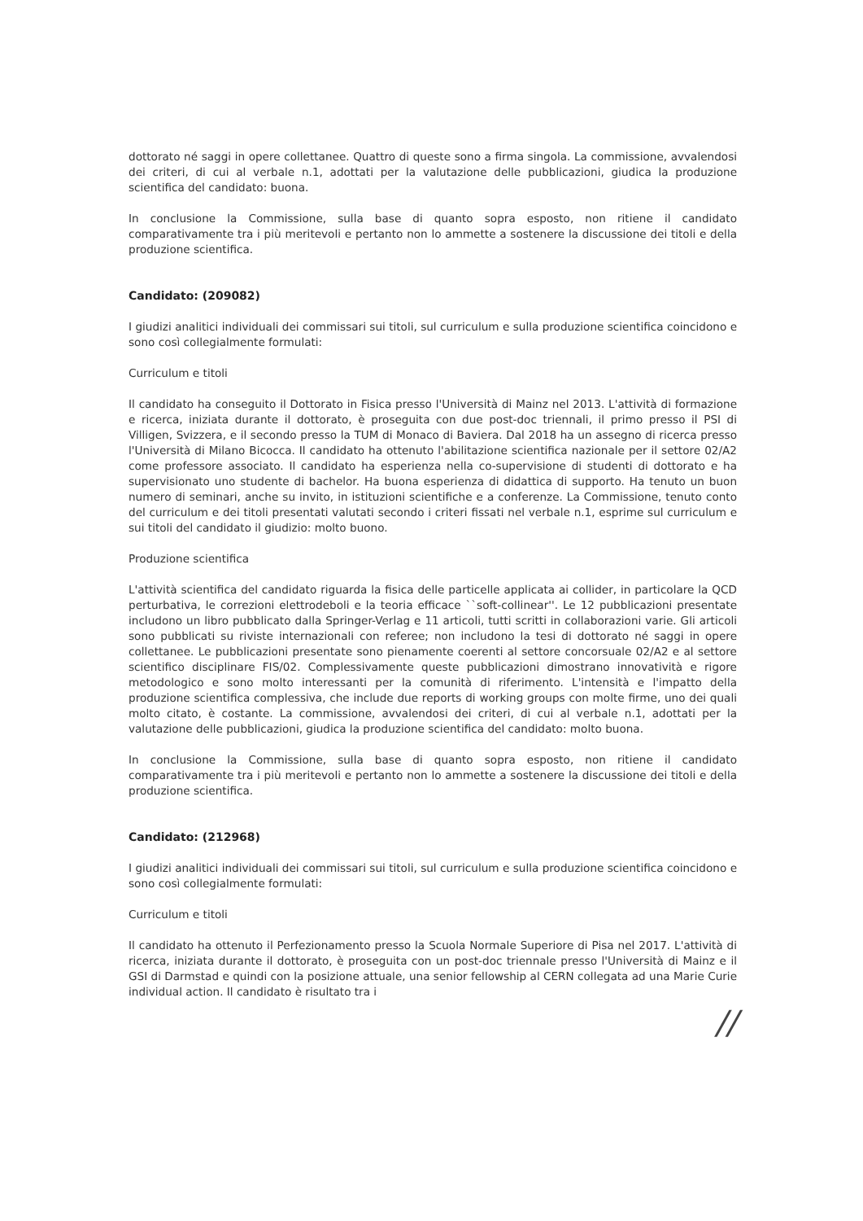dottorato né saggi in opere collettanee. Quattro di queste sono a firma singola. La commissione, avvalendosi dei criteri, di cui al verbale n.1, adottati per la valutazione delle pubblicazioni, giudica la produzione scientifica del candidato: buona.
In conclusione la Commissione, sulla base di quanto sopra esposto, non ritiene il candidato comparativamente tra i più meritevoli e pertanto non lo ammette a sostenere la discussione dei titoli e della produzione scientifica.
Candidato: (209082)
I giudizi analitici individuali dei commissari sui titoli, sul curriculum e sulla produzione scientifica coincidono e sono così collegialmente formulati:
Curriculum e titoli
Il candidato ha conseguito il Dottorato in Fisica presso l'Università di Mainz nel 2013. L'attività di formazione e ricerca, iniziata durante il dottorato, è proseguita con due post-doc triennali, il primo presso il PSI di Villigen, Svizzera, e il secondo presso la TUM di Monaco di Baviera. Dal 2018 ha un assegno di ricerca presso l'Università di Milano Bicocca. Il candidato ha ottenuto l'abilitazione scientifica nazionale per il settore 02/A2 come professore associato. Il candidato ha esperienza nella co-supervisione di studenti di dottorato e ha supervisionato uno studente di bachelor. Ha buona esperienza di didattica di supporto. Ha tenuto un buon numero di seminari, anche su invito, in istituzioni scientifiche e a conferenze. La Commissione, tenuto conto del curriculum e dei titoli presentati valutati secondo i criteri fissati nel verbale n.1, esprime sul curriculum e sui titoli del candidato il giudizio: molto buono.
Produzione scientifica
L'attività scientifica del candidato riguarda la fisica delle particelle applicata ai collider, in particolare la QCD perturbativa, le correzioni elettrodeboli e la teoria efficace ``soft-collinear''. Le 12 pubblicazioni presentate includono un libro pubblicato dalla Springer-Verlag e 11 articoli, tutti scritti in collaborazioni varie. Gli articoli sono pubblicati su riviste internazionali con referee; non includono la tesi di dottorato né saggi in opere collettanee. Le pubblicazioni presentate sono pienamente coerenti al settore concorsuale 02/A2 e al settore scientifico disciplinare FIS/02. Complessivamente queste pubblicazioni dimostrano innovatività e rigore metodologico e sono molto interessanti per la comunità di riferimento. L'intensità e l'impatto della produzione scientifica complessiva, che include due reports di working groups con molte firme, uno dei quali molto citato, è costante. La commissione, avvalendosi dei criteri, di cui al verbale n.1, adottati per la valutazione delle pubblicazioni, giudica la produzione scientifica del candidato: molto buona.
In conclusione la Commissione, sulla base di quanto sopra esposto, non ritiene il candidato comparativamente tra i più meritevoli e pertanto non lo ammette a sostenere la discussione dei titoli e della produzione scientifica.
Candidato: (212968)
I giudizi analitici individuali dei commissari sui titoli, sul curriculum e sulla produzione scientifica coincidono e sono così collegialmente formulati:
Curriculum e titoli
Il candidato ha ottenuto il Perfezionamento presso la Scuola Normale Superiore di Pisa nel 2017. L'attività di ricerca, iniziata durante il dottorato, è proseguita con un post-doc triennale presso l'Università di Mainz e il GSI di Darmstad e quindi con la posizione attuale, una senior fellowship al CERN collegata ad una Marie Curie individual action. Il candidato è risultato tra i
//